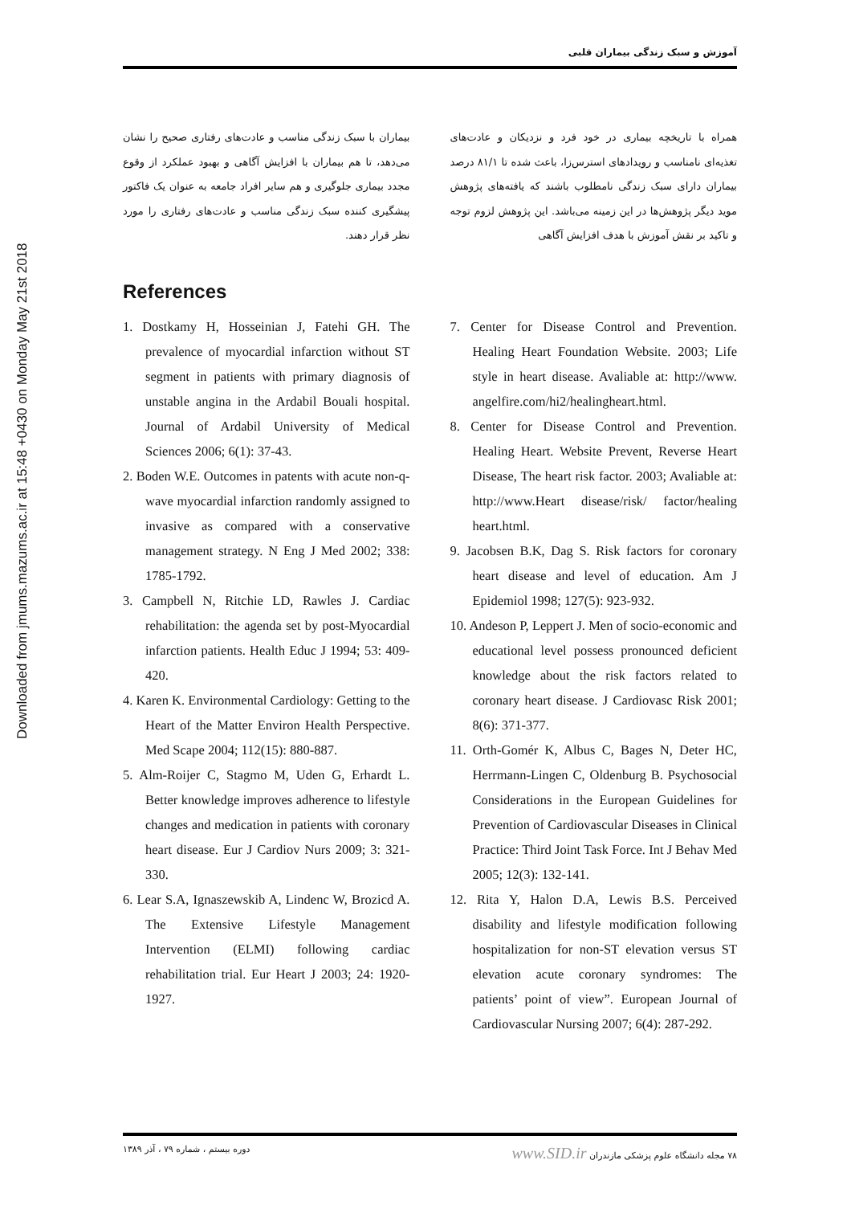Downloaded from jmums.mazums.ac.ir at 15:48 +0430 on Monday May 21st 2018
آموزش و سبک زندگی بیماران قلبی
همراه با تاریخچه بیماری در خود فرد و نزدیکان و عادت‌های تغذیه‌ای نامناسب و رویدادهای استرس‌زا، باعث شده تا ۸۱/۱ درصد بیماران دارای سبک زندگی نامطلوب باشند که یافته‌های پژوهش موید دیگر پژوهش‌ها در این زمینه می‌باشد. این پژوهش لزوم توجه و تاکید بر نقش آموزش با هدف افزایش آگاهی
بیماران با سبک زندگی مناسب و عادت‌های رفتاری صحیح را نشان می‌دهد، تا هم بیماران با افزایش آگاهی و بهبود عملکرد از وقوع مجدد بیماری جلوگیری و هم سایر افراد جامعه به عنوان یک فاکتور پیشگیری کننده سبک زندگی مناسب و عادت‌های رفتاری را مورد نظر قرار دهند.
References
1. Dostkamy H, Hosseinian J, Fatehi GH. The prevalence of myocardial infarction without ST segment in patients with primary diagnosis of unstable angina in the Ardabil Bouali hospital. Journal of Ardabil University of Medical Sciences 2006; 6(1): 37-43.
2. Boden W.E. Outcomes in patents with acute non-q-wave myocardial infarction randomly assigned to invasive as compared with a conservative management strategy. N Eng J Med 2002; 338: 1785-1792.
3. Campbell N, Ritchie LD, Rawles J. Cardiac rehabilitation: the agenda set by post-Myocardial infarction patients. Health Educ J 1994; 53: 409-420.
4. Karen K. Environmental Cardiology: Getting to the Heart of the Matter Environ Health Perspective. Med Scape 2004; 112(15): 880-887.
5. Alm-Roijer C, Stagmo M, Uden G, Erhardt L. Better knowledge improves adherence to lifestyle changes and medication in patients with coronary heart disease. Eur J Cardiov Nurs 2009; 3: 321-330.
6. Lear S.A, Ignaszewskib A, Lindenc W, Brozicd A. The Extensive Lifestyle Management Intervention (ELMI) following cardiac rehabilitation trial. Eur Heart J 2003; 24: 1920-1927.
7. Center for Disease Control and Prevention. Healing Heart Foundation Website. 2003; Life style in heart disease. Avaliable at: http://www. angelfire.com/hi2/healingheart.html.
8. Center for Disease Control and Prevention. Healing Heart. Website Prevent, Reverse Heart Disease, The heart risk factor. 2003; Avaliable at: http://www.Heart disease/risk/ factor/healing heart.html.
9. Jacobsen B.K, Dag S. Risk factors for coronary heart disease and level of education. Am J Epidemiol 1998; 127(5): 923-932.
10. Andeson P, Leppert J. Men of socio-economic and educational level possess pronounced deficient knowledge about the risk factors related to coronary heart disease. J Cardiovasc Risk 2001; 8(6): 371-377.
11. Orth-Gomér K, Albus C, Bages N, Deter HC, Herrmann-Lingen C, Oldenburg B. Psychosocial Considerations in the European Guidelines for Prevention of Cardiovascular Diseases in Clinical Practice: Third Joint Task Force. Int J Behav Med 2005; 12(3): 132-141.
12. Rita Y, Halon D.A, Lewis B.S. Perceived disability and lifestyle modification following hospitalization for non-ST elevation versus ST elevation acute coronary syndromes: The patients’ point of view”. European Journal of Cardiovascular Nursing 2007; 6(4): 287-292.
۷۸ مجله دانشگاه علوم پزشکی مازندران www.SID.ir دوره بیستم ، شماره ۷۹ ، آذر ۱۳۸۹